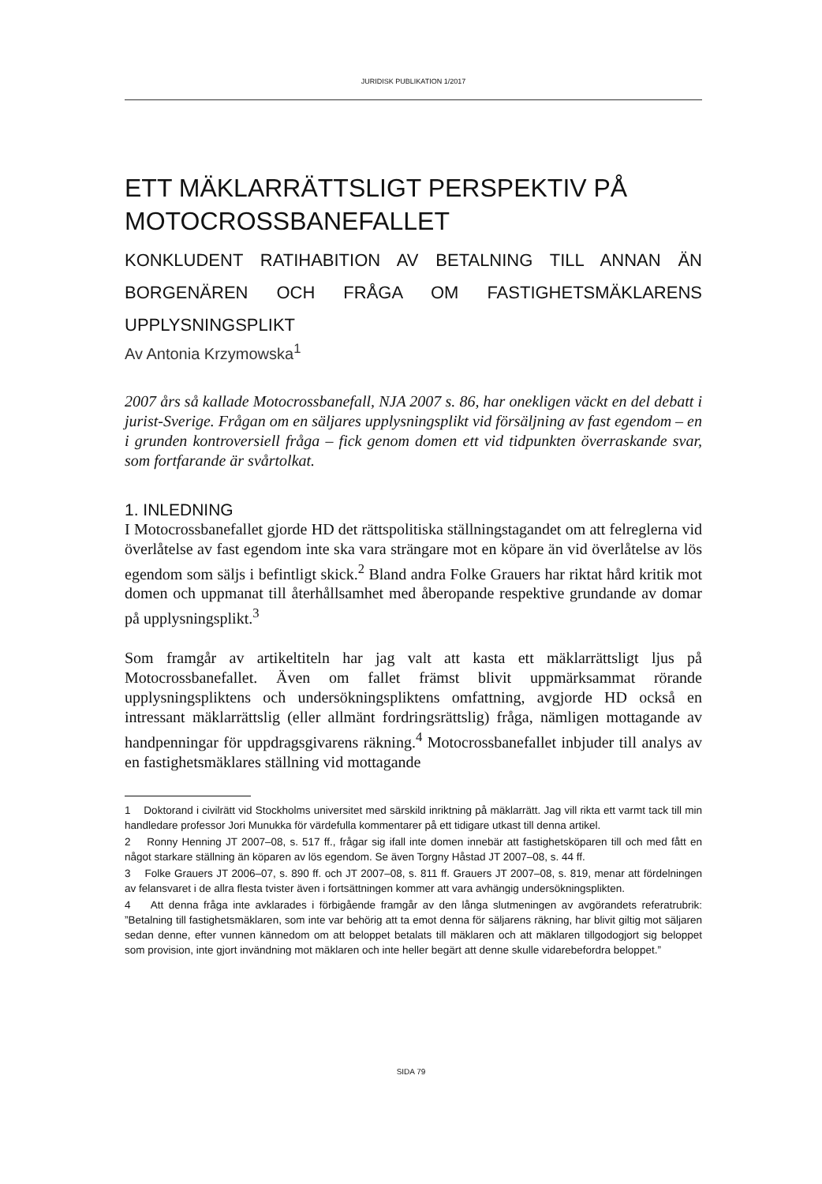JURIDISK PUBLIKATION 1/2017
ETT MÄKLARRÄTTSLIGT PERSPEKTIV PÅ MOTOCROSSBANEFALLET
KONKLUDENT RATIHABITION AV BETALNING TILL ANNAN ÄN BORGENÄREN OCH FRÅGA OM FASTIGHETSMÄKLARENS UPPLYSNINGSPLIKT
Av Antonia Krzymowska<sup>1</sup>
2007 års så kallade Motocrossbanefall, NJA 2007 s. 86, har onekligen väckt en del debatt i jurist-Sverige. Frågan om en säljares upplysningsplikt vid försäljning av fast egendom – en i grunden kontroversiell fråga – fick genom domen ett vid tidpunkten överraskande svar, som fortfarande är svårtolkat.
1. INLEDNING
I Motocrossbanefallet gjorde HD det rättspolitiska ställningstagandet om att felreglerna vid överlåtelse av fast egendom inte ska vara strängare mot en köpare än vid överlåtelse av lös egendom som säljs i befintligt skick.<sup>2</sup> Bland andra Folke Grauers har riktat hård kritik mot domen och uppmanat till återhållsamhet med åberopande respektive grundande av domar på upplysningsplikt.<sup>3</sup>
Som framgår av artikeltiteln har jag valt att kasta ett mäklarrättsligt ljus på Motocrossbanefallet. Även om fallet främst blivit uppmärksammat rörande upplysningspliktens och undersökningspliktens omfattning, avgjorde HD också en intressant mäklarrättslig (eller allmänt fordringsrättslig) fråga, nämligen mottagande av handpenningar för uppdragsgivarens räkning.<sup>4</sup> Motocrossbanefallet inbjuder till analys av en fastighetsmäklares ställning vid mottagande
1 Doktorand i civilrätt vid Stockholms universitet med särskild inriktning på mäklarrätt. Jag vill rikta ett varmt tack till min handledare professor Jori Munukka för värdefulla kommentarer på ett tidigare utkast till denna artikel.
2 Ronny Henning JT 2007–08, s. 517 ff., frågar sig ifall inte domen innebär att fastighetsköparen till och med fått en något starkare ställning än köparen av lös egendom. Se även Torgny Håstad JT 2007–08, s. 44 ff.
3 Folke Grauers JT 2006–07, s. 890 ff. och JT 2007–08, s. 811 ff. Grauers JT 2007–08, s. 819, menar att fördelningen av felansvaret i de allra flesta tvister även i fortsättningen kommer att vara avhängig undersökningsplikten.
4 Att denna fråga inte avklarades i förbigående framgår av den långa slutmeningen av avgörandets referatrubrik: ”Betalning till fastighetsmäklaren, som inte var behörig att ta emot denna för säljarens räkning, har blivit giltig mot säljaren sedan denne, efter vunnen kännedom om att beloppet betalats till mäklaren och att mäklaren tillgodogjort sig beloppet som provision, inte gjort invändning mot mäklaren och inte heller begärt att denne skulle vidarebefordra beloppet.”
SIDA 79